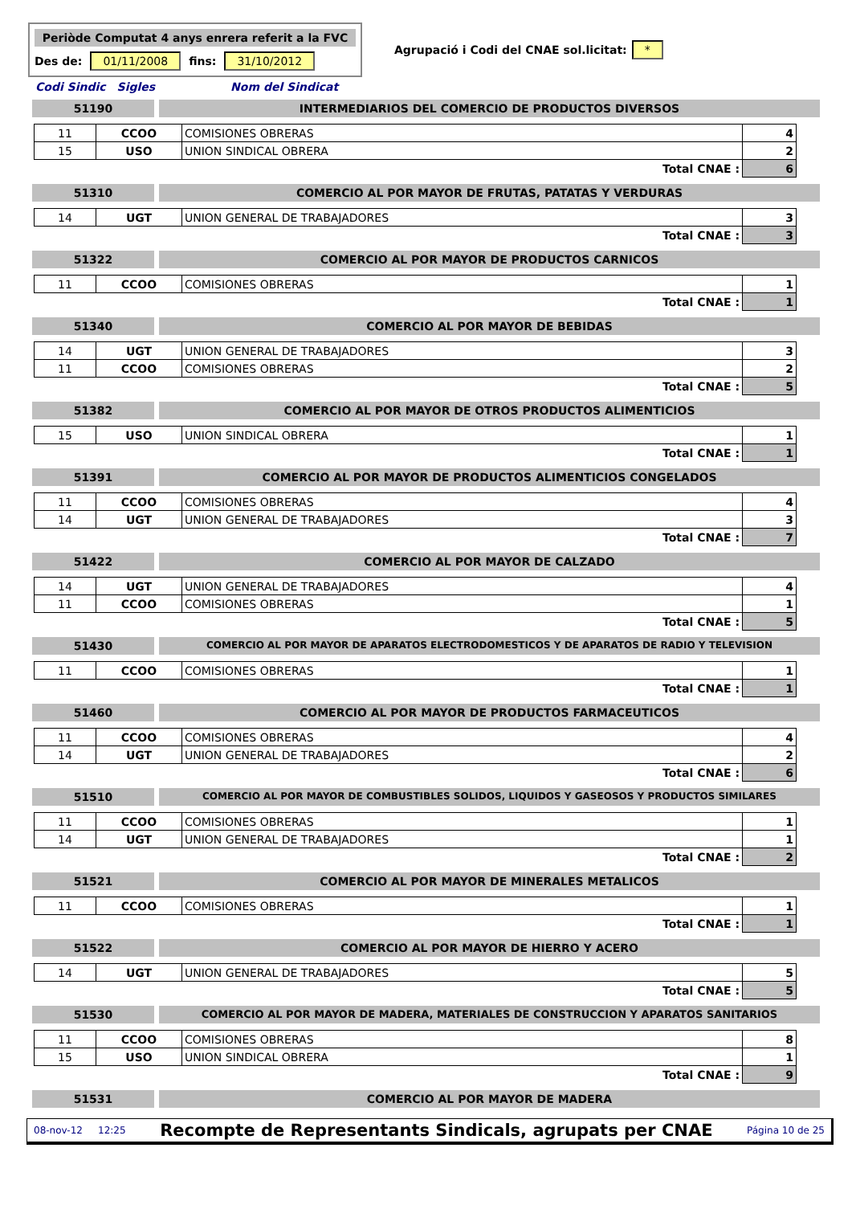Periòde Computat 4 anys enrera referit a la FVC
Des de: 01/11/2008 fins: 31/10/2012
Agrupació i Codi del CNAE sol.licitat: *
Codi Sindic Sigles Nom del Sindicat
51190 INTERMEDIARIOS DEL COMERCIO DE PRODUCTOS DIVERSOS
| 11 | CCOO | COMISIONES OBRERAS | 4 |
| 15 | USO | UNION SINDICAL OBRERA | 2 |
| Total CNAE : | | | 6 |
51310 COMERCIO AL POR MAYOR DE FRUTAS, PATATAS Y VERDURAS
| 14 | UGT | UNION GENERAL DE TRABAJADORES | 3 |
| Total CNAE : | | | 3 |
51322 COMERCIO AL POR MAYOR DE PRODUCTOS CARNICOS
| 11 | CCOO | COMISIONES OBRERAS | 1 |
| Total CNAE : | | | 1 |
51340 COMERCIO AL POR MAYOR DE BEBIDAS
| 14 | UGT | UNION GENERAL DE TRABAJADORES | 3 |
| 11 | CCOO | COMISIONES OBRERAS | 2 |
| Total CNAE : | | | 5 |
51382 COMERCIO AL POR MAYOR DE OTROS PRODUCTOS ALIMENTICIOS
| 15 | USO | UNION SINDICAL OBRERA | 1 |
| Total CNAE : | | | 1 |
51391 COMERCIO AL POR MAYOR DE PRODUCTOS ALIMENTICIOS CONGELADOS
| 11 | CCOO | COMISIONES OBRERAS | 4 |
| 14 | UGT | UNION GENERAL DE TRABAJADORES | 3 |
| Total CNAE : | | | 7 |
51422 COMERCIO AL POR MAYOR DE CALZADO
| 14 | UGT | UNION GENERAL DE TRABAJADORES | 4 |
| 11 | CCOO | COMISIONES OBRERAS | 1 |
| Total CNAE : | | | 5 |
51430
COMERCIO AL POR MAYOR DE APARATOS ELECTRODOMESTICOS Y DE APARATOS DE RADIO Y TELEVISION
| 11 | CCOO | COMISIONES OBRERAS | 1 |
| Total CNAE : | | | 1 |
51460 COMERCIO AL POR MAYOR DE PRODUCTOS FARMACEUTICOS
| 11 | CCOO | COMISIONES OBRERAS | 4 |
| 14 | UGT | UNION GENERAL DE TRABAJADORES | 2 |
| Total CNAE : | | | 6 |
51510
COMERCIO AL POR MAYOR DE COMBUSTIBLES SOLIDOS, LIQUIDOS Y GASEOSOS Y PRODUCTOS SIMILARES
| 11 | CCOO | COMISIONES OBRERAS | 1 |
| 14 | UGT | UNION GENERAL DE TRABAJADORES | 1 |
| Total CNAE : | | | 2 |
51521 COMERCIO AL POR MAYOR DE MINERALES METALICOS
| 11 | CCOO | COMISIONES OBRERAS | 1 |
| Total CNAE : | | | 1 |
51522 COMERCIO AL POR MAYOR DE HIERRO Y ACERO
| 14 | UGT | UNION GENERAL DE TRABAJADORES | 5 |
| Total CNAE : | | | 5 |
51530 COMERCIO AL POR MAYOR DE MADERA, MATERIALES DE CONSTRUCCION Y APARATOS SANITARIOS
| 11 | CCOO | COMISIONES OBRERAS | 8 |
| 15 | USO | UNION SINDICAL OBRERA | 1 |
| Total CNAE : | | | 9 |
51531 COMERCIO AL POR MAYOR DE MADERA
08-nov-12 12:25 Recompte de Representants Sindicals, agrupats per CNAE Página 10 de 25